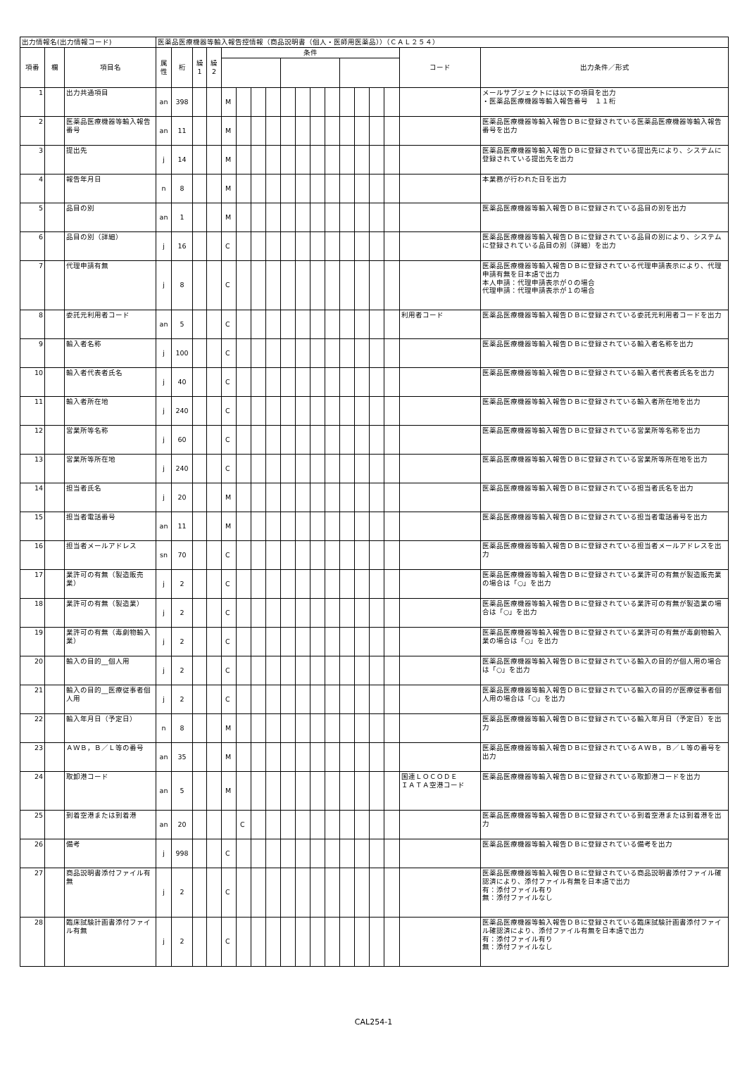| 出力情報名(出力情報コード) | | | 医薬品医療機器等輸入報告控情報（商品説明書（個人・医師用医薬品））（ＣＡＬ２５４） | | | | | | | | | | | | | | | | | |
| --- | --- | --- | --- | --- | --- | --- | --- | --- | --- | --- | --- | --- | --- | --- | --- | --- | --- | --- | --- | --- |
| 項番 | 欄 | 項目名 | 属 性 | 桁 | 繰 1 | 繰 2 | 条件 | | | | | | | | | | | | コード | 出力条件／形式 |
| 1 | | 出力共通項目 | an | 398 | | | M | | | | | | | | | | | | | メールサブジェクトには以下の項目を出力 ・医薬品医療機器等輸入報告番号 １１桁 |
| 2 | | 医薬品医療機器等輸入報告番号 | an | 11 | | | M | | | | | | | | | | | | | 医薬品医療機器等輸入報告ＤＢに登録されている医薬品医療機器等輸入報告番号を出力 |
| 3 | | 提出先 | j | 14 | | | M | | | | | | | | | | | | | 医薬品医療機器等輸入報告ＤＢに登録されている提出先により、システムに登録されている提出先を出力 |
| 4 | | 報告年月日 | n | 8 | | | M | | | | | | | | | | | | | 本業務が行われた日を出力 |
| 5 | | 品目の別 | an | 1 | | | M | | | | | | | | | | | | | 医薬品医療機器等輸入報告ＤＢに登録されている品目の別を出力 |
| 6 | | 品目の別（詳細） | j | 16 | | | C | | | | | | | | | | | | | 医薬品医療機器等輸入報告ＤＢに登録されている品目の別により、システムに登録されている品目の別（詳細）を出力 |
| 7 | | 代理申請有無 | j | 8 | | | C | | | | | | | | | | | | | 医薬品医療機器等輸入報告ＤＢに登録されている代理申請表示により、代理申請有無を日本語で出力 本人申請：代理申請表示が０の場合 代理申請：代理申請表示が１の場合 |
| 8 | | 委託元利用者コード | an | 5 | | | C | | | | | | | | | | | | 利用者コード | 医薬品医療機器等輸入報告ＤＢに登録されている委託元利用者コードを出力 |
| 9 | | 輸入者名称 | j | 100 | | | C | | | | | | | | | | | | | 医薬品医療機器等輸入報告ＤＢに登録されている輸入者名称を出力 |
| 10 | | 輸入者代表者氏名 | j | 40 | | | C | | | | | | | | | | | | | 医薬品医療機器等輸入報告ＤＢに登録されている輸入者代表者氏名を出力 |
| 11 | | 輸入者所在地 | j | 240 | | | C | | | | | | | | | | | | | 医薬品医療機器等輸入報告ＤＢに登録されている輸入者所在地を出力 |
| 12 | | 営業所等名称 | j | 60 | | | C | | | | | | | | | | | | | 医薬品医療機器等輸入報告ＤＢに登録されている営業所等名称を出力 |
| 13 | | 営業所等所在地 | j | 240 | | | C | | | | | | | | | | | | | 医薬品医療機器等輸入報告ＤＢに登録されている営業所等所在地を出力 |
| 14 | | 担当者氏名 | j | 20 | | | M | | | | | | | | | | | | | 医薬品医療機器等輸入報告ＤＢに登録されている担当者氏名を出力 |
| 15 | | 担当者電話番号 | an | 11 | | | M | | | | | | | | | | | | | 医薬品医療機器等輸入報告ＤＢに登録されている担当者電話番号を出力 |
| 16 | | 担当者メールアドレス | sn | 70 | | | C | | | | | | | | | | | | | 医薬品医療機器等輸入報告ＤＢに登録されている担当者メールアドレスを出力 |
| 17 | | 業許可の有無（製造販売業） | j | 2 | | | C | | | | | | | | | | | | | 医薬品医療機器等輸入報告ＤＢに登録されている業許可の有無が製造販売業の場合は「○」を出力 |
| 18 | | 業許可の有無（製造業） | j | 2 | | | C | | | | | | | | | | | | | 医薬品医療機器等輸入報告ＤＢに登録されている業許可の有無が製造業の場合は「○」を出力 |
| 19 | | 業許可の有無（毒劇物輸入業） | j | 2 | | | C | | | | | | | | | | | | | 医薬品医療機器等輸入報告ＤＢに登録されている業許可の有無が毒劇物輸入業の場合は「○」を出力 |
| 20 | | 輸入の目的__個人用 | j | 2 | | | C | | | | | | | | | | | | | 医薬品医療機器等輸入報告ＤＢに登録されている輸入の目的が個人用の場合は「○」を出力 |
| 21 | | 輸入の目的__医療従事者個人用 | j | 2 | | | C | | | | | | | | | | | | | 医薬品医療機器等輸入報告ＤＢに登録されている輸入の目的が医療従事者個人用の場合は「○」を出力 |
| 22 | | 輸入年月日（予定日） | n | 8 | | | M | | | | | | | | | | | | | 医薬品医療機器等輸入報告ＤＢに登録されている輸入年月日（予定日）を出力 |
| 23 | | ＡＷＢ，Ｂ／Ｌ等の番号 | an | 35 | | | M | | | | | | | | | | | | | 医薬品医療機器等輸入報告ＤＢに登録されているＡＷＢ，Ｂ／Ｌ等の番号を出力 |
| 24 | | 取卸港コード | an | 5 | | | M | | | | | | | | | | | | 国連ＬＯＣＯＤＥ ＩＡＴＡ空港コード | 医薬品医療機器等輸入報告ＤＢに登録されている取卸港コードを出力 |
| 25 | | 到着空港または到着港 | an | 20 | | | | C | | | | | | | | | | | | 医薬品医療機器等輸入報告ＤＢに登録されている到着空港または到着港を出力 |
| 26 | | 備考 | j | 998 | | | C | | | | | | | | | | | | | 医薬品医療機器等輸入報告ＤＢに登録されている備考を出力 |
| 27 | | 商品説明書添付ファイル有無 | j | 2 | | | C | | | | | | | | | | | | | 医薬品医療機器等輸入報告ＤＢに登録されている商品説明書添付ファイル確認済により、添付ファイル有無を日本語で出力 有：添付ファイル有り 無：添付ファイルなし |
| 28 | | 臨床試験計画書添付ファイル有無 | j | 2 | | | C | | | | | | | | | | | | | 医薬品医療機器等輸入報告ＤＢに登録されている臨床試験計画書添付ファイル確認済により、添付ファイル有無を日本語で出力 有：添付ファイル有り 無：添付ファイルなし |
CAL254-1